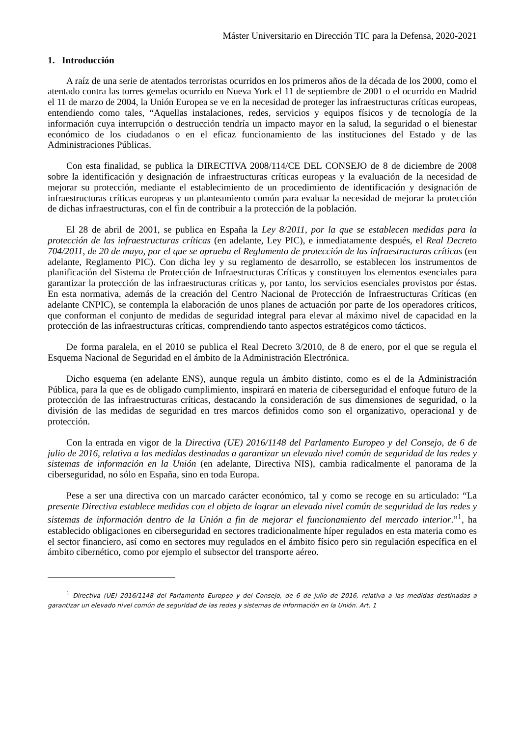Máster Universitario en Dirección TIC para la Defensa, 2020-2021
1. Introducción
A raíz de una serie de atentados terroristas ocurridos en los primeros años de la década de los 2000, como el atentado contra las torres gemelas ocurrido en Nueva York el 11 de septiembre de 2001 o el ocurrido en Madrid el 11 de marzo de 2004, la Unión Europea se ve en la necesidad de proteger las infraestructuras críticas europeas, entendiendo como tales, “Aquellas instalaciones, redes, servicios y equipos físicos y de tecnología de la información cuya interrupción o destrucción tendría un impacto mayor en la salud, la seguridad o el bienestar económico de los ciudadanos o en el eficaz funcionamiento de las instituciones del Estado y de las Administraciones Públicas.
Con esta finalidad, se publica la DIRECTIVA 2008/114/CE DEL CONSEJO de 8 de diciembre de 2008 sobre la identificación y designación de infraestructuras críticas europeas y la evaluación de la necesidad de mejorar su protección, mediante el establecimiento de un procedimiento de identificación y designación de infraestructuras críticas europeas y un planteamiento común para evaluar la necesidad de mejorar la protección de dichas infraestructuras, con el fin de contribuir a la protección de la población.
El 28 de abril de 2001, se publica en España la Ley 8/2011, por la que se establecen medidas para la protección de las infraestructuras críticas (en adelante, Ley PIC), e inmediatamente después, el Real Decreto 704/2011, de 20 de mayo, por el que se aprueba el Reglamento de protección de las infraestructuras críticas (en adelante, Reglamento PIC). Con dicha ley y su reglamento de desarrollo, se establecen los instrumentos de planificación del Sistema de Protección de Infraestructuras Críticas y constituyen los elementos esenciales para garantizar la protección de las infraestructuras críticas y, por tanto, los servicios esenciales provistos por éstas. En esta normativa, además de la creación del Centro Nacional de Protección de Infraestructuras Críticas (en adelante CNPIC), se contempla la elaboración de unos planes de actuación por parte de los operadores críticos, que conforman el conjunto de medidas de seguridad integral para elevar al máximo nivel de capacidad en la protección de las infraestructuras críticas, comprendiendo tanto aspectos estratégicos como tácticos.
De forma paralela, en el 2010 se publica el Real Decreto 3/2010, de 8 de enero, por el que se regula el Esquema Nacional de Seguridad en el ámbito de la Administración Electrónica.
Dicho esquema (en adelante ENS), aunque regula un ámbito distinto, como es el de la Administración Pública, para la que es de obligado cumplimiento, inspirará en materia de ciberseguridad el enfoque futuro de la protección de las infraestructuras críticas, destacando la consideración de sus dimensiones de seguridad, o la división de las medidas de seguridad en tres marcos definidos como son el organizativo, operacional y de protección.
Con la entrada en vigor de la Directiva (UE) 2016/1148 del Parlamento Europeo y del Consejo, de 6 de julio de 2016, relativa a las medidas destinadas a garantizar un elevado nivel común de seguridad de las redes y sistemas de información en la Unión (en adelante, Directiva NIS), cambia radicalmente el panorama de la ciberseguridad, no sólo en España, sino en toda Europa.
Pese a ser una directiva con un marcado carácter económico, tal y como se recoge en su articulado: “La presente Directiva establece medidas con el objeto de lograr un elevado nivel común de seguridad de las redes y sistemas de información dentro de la Unión a fin de mejorar el funcionamiento del mercado interior.”<sup>1</sup>, ha establecido obligaciones en ciberseguridad en sectores tradicionalmente híper regulados en esta materia como es el sector financiero, así como en sectores muy regulados en el ámbito físico pero sin regulación específica en el ámbito cibernético, como por ejemplo el subsector del transporte aéreo.
<sup>1</sup> Directiva (UE) 2016/1148 del Parlamento Europeo y del Consejo, de 6 de julio de 2016, relativa a las medidas destinadas a garantizar un elevado nivel común de seguridad de las redes y sistemas de información en la Unión. Art. 1